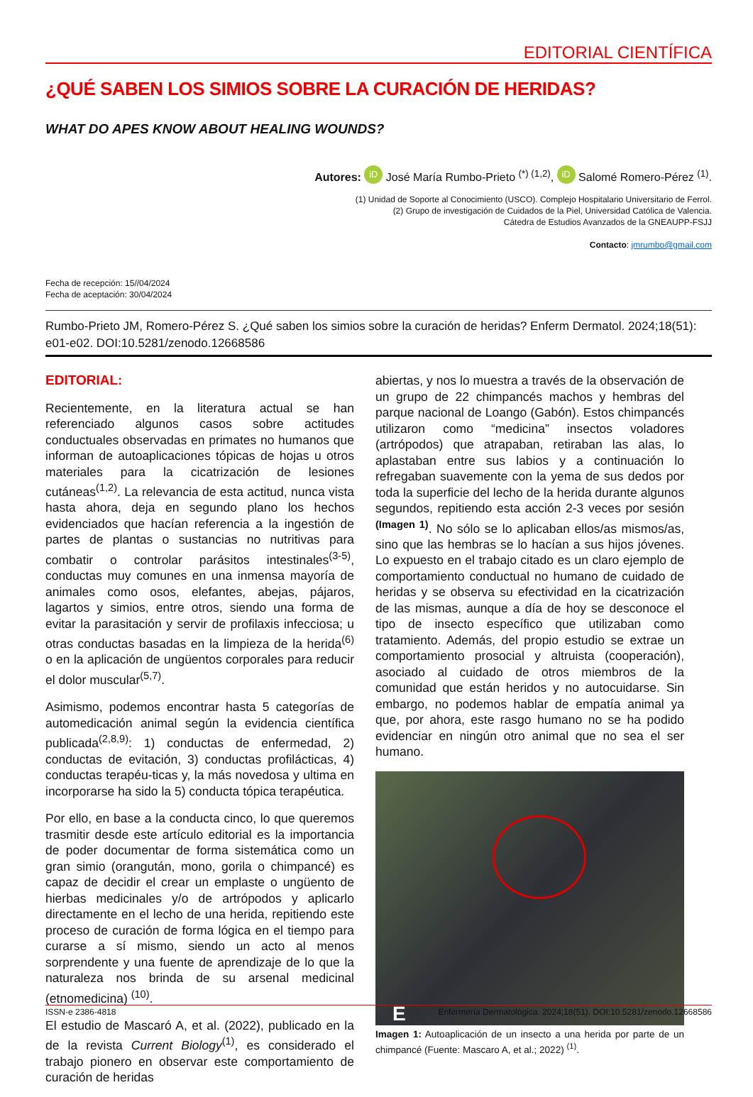EDITORIAL CIENTÍFICA
¿QUÉ SABEN LOS SIMIOS SOBRE LA CURACIÓN DE HERIDAS?
WHAT DO APES KNOW ABOUT HEALING WOUNDS?
Autores: iD José María Rumbo-Prieto <sup>(*) (1,2)</sup>, iD Salomé Romero-Pérez <sup>(1)</sup>.
(1) Unidad de Soporte al Conocimiento (USCO). Complejo Hospitalario Universitario de Ferrol.
(2) Grupo de investigación de Cuidados de la Piel, Universidad Católica de Valencia.
Cátedra de Estudios Avanzados de la GNEAUPP-FSJJ
Contacto: jmrumbo@gmail.com
Fecha de recepción: 15//04/2024
Fecha de aceptación: 30/04/2024
Rumbo-Prieto JM, Romero-Pérez S. ¿Qué saben los simios sobre la curación de heridas? Enferm Dermatol. 2024;18(51): e01-e02. DOI:10.5281/zenodo.12668586
EDITORIAL:
Recientemente, en la literatura actual se han referenciado algunos casos sobre actitudes conductuales observadas en primates no humanos que informan de autoaplicaciones tópicas de hojas u otros materiales para la cicatrización de lesiones cutáneas<sup>(1,2)</sup>. La relevancia de esta actitud, nunca vista hasta ahora, deja en segundo plano los hechos evidenciados que hacían referencia a la ingestión de partes de plantas o sustancias no nutritivas para combatir o controlar parásitos intestinales<sup>(3-5)</sup>, conductas muy comunes en una inmensa mayoría de animales como osos, elefantes, abejas, pájaros, lagartos y simios, entre otros, siendo una forma de evitar la parasitación y servir de profilaxis infecciosa; u otras conductas basadas en la limpieza de la herida<sup>(6)</sup> o en la aplicación de ungüentos corporales para reducir el dolor muscular<sup>(5,7)</sup>.
Asimismo, podemos encontrar hasta 5 categorías de automedicación animal según la evidencia científica publicada<sup>(2,8,9)</sup>: 1) conductas de enfermedad, 2) conductas de evitación, 3) conductas profilácticas, 4) conductas terapéu-ticas y, la más novedosa y ultima en incorporarse ha sido la 5) conducta tópica terapéutica.
Por ello, en base a la conducta cinco, lo que queremos trasmitir desde este artículo editorial es la importancia de poder documentar de forma sistemática como un gran simio (orangután, mono, gorila o chimpancé) es capaz de decidir el crear un emplaste o ungüento de hierbas medicinales y/o de artrópodos y aplicarlo directamente en el lecho de una herida, repitiendo este proceso de curación de forma lógica en el tiempo para curarse a sí mismo, siendo un acto al menos sorprendente y una fuente de aprendizaje de lo que la naturaleza nos brinda de su arsenal medicinal (etnomedicina) <sup>(10)</sup>.
El estudio de Mascaró A, et al. (2022), publicado en la de la revista Current Biology<sup>(1)</sup>, es considerado el trabajo pionero en observar este comportamiento de curación de heridas
abiertas, y nos lo muestra a través de la observación de un grupo de 22 chimpancés machos y hembras del parque nacional de Loango (Gabón). Estos chimpancés utilizaron como “medicina” insectos voladores (artrópodos) que atrapaban, retiraban las alas, lo aplastaban entre sus labios y a continuación lo refregaban suavemente con la yema de sus dedos por toda la superficie del lecho de la herida durante algunos segundos, repitiendo esta acción 2-3 veces por sesión <sup>(Imagen 1)</sup>. No sólo se lo aplicaban ellos/as mismos/as, sino que las hembras se lo hacían a sus hijos jóvenes. Lo expuesto en el trabajo citado es un claro ejemplo de comportamiento conductual no humano de cuidado de heridas y se observa su efectividad en la cicatrización de las mismas, aunque a día de hoy se desconoce el tipo de insecto específico que utilizaban como tratamiento. Además, del propio estudio se extrae un comportamiento prosocial y altruista (cooperación), asociado al cuidado de otros miembros de la comunidad que están heridos y no autocuidarse. Sin embargo, no podemos hablar de empatía animal ya que, por ahora, este rasgo humano no se ha podido evidenciar en ningún otro animal que no sea el ser humano.
E
Imagen 1: Autoaplicación de un insecto a una herida por parte de un chimpancé (Fuente: Mascaro A, et al.; 2022) <sup>(1)</sup>.
ISSN-e 2386-4818 Enfermería Dermatológica. 2024;18(51). DOI:10.5281/zenodo.12668586